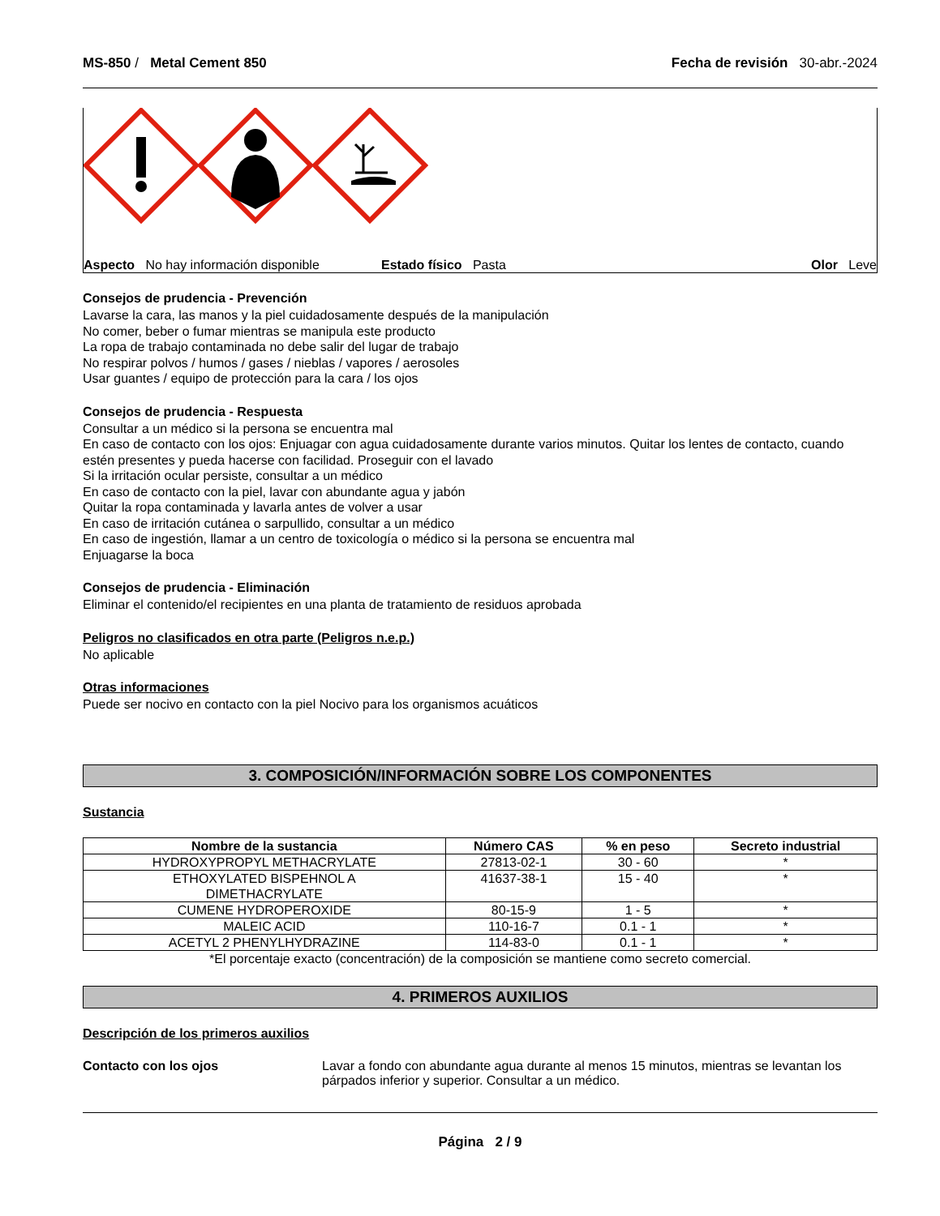MS-850 / Metal Cement 850 Fecha de revisión 30-abr.-2024
Aspecto No hay información disponible Estado físico Pasta Olor Leve
Consejos de prudencia - Prevención
Lavarse la cara, las manos y la piel cuidadosamente después de la manipulación
No comer, beber o fumar mientras se manipula este producto
La ropa de trabajo contaminada no debe salir del lugar de trabajo
No respirar polvos / humos / gases / nieblas / vapores / aerosoles
Usar guantes / equipo de protección para la cara / los ojos
Consejos de prudencia - Respuesta
Consultar a un médico si la persona se encuentra mal
En caso de contacto con los ojos: Enjuagar con agua cuidadosamente durante varios minutos. Quitar los lentes de contacto, cuando estén presentes y pueda hacerse con facilidad. Proseguir con el lavado
Si la irritación ocular persiste, consultar a un médico
En caso de contacto con la piel, lavar con abundante agua y jabón
Quitar la ropa contaminada y lavarla antes de volver a usar
En caso de irritación cutánea o sarpullido, consultar a un médico
En caso de ingestión, llamar a un centro de toxicología o médico si la persona se encuentra mal
Enjuagarse la boca
Consejos de prudencia - Eliminación
Eliminar el contenido/el recipientes en una planta de tratamiento de residuos aprobada
Peligros no clasificados en otra parte (Peligros n.e.p.)
No aplicable
Otras informaciones
Puede ser nocivo en contacto con la piel Nocivo para los organismos acuáticos
3. COMPOSICIÓN/INFORMACIÓN SOBRE LOS COMPONENTES
Sustancia
| Nombre de la sustancia | Número CAS | % en peso | Secreto industrial |
| --- | --- | --- | --- |
| HYDROXYPROPYL METHACRYLATE | 27813-02-1 | 30 - 60 | * |
| ETHOXYLATED BISPEHNOL A DIMETHACRYLATE | 41637-38-1 | 15 - 40 | * |
| CUMENE HYDROPEROXIDE | 80-15-9 | 1 - 5 | * |
| MALEIC ACID | 110-16-7 | 0.1 - 1 | * |
| ACETYL 2 PHENYLHYDRAZINE | 114-83-0 | 0.1 - 1 | * |
*El porcentaje exacto (concentración) de la composición se mantiene como secreto comercial.
4. PRIMEROS AUXILIOS
Descripción de los primeros auxilios
Contacto con los ojos Lavar a fondo con abundante agua durante al menos 15 minutos, mientras se levantan los párpados inferior y superior. Consultar a un médico.
Página 2 / 9